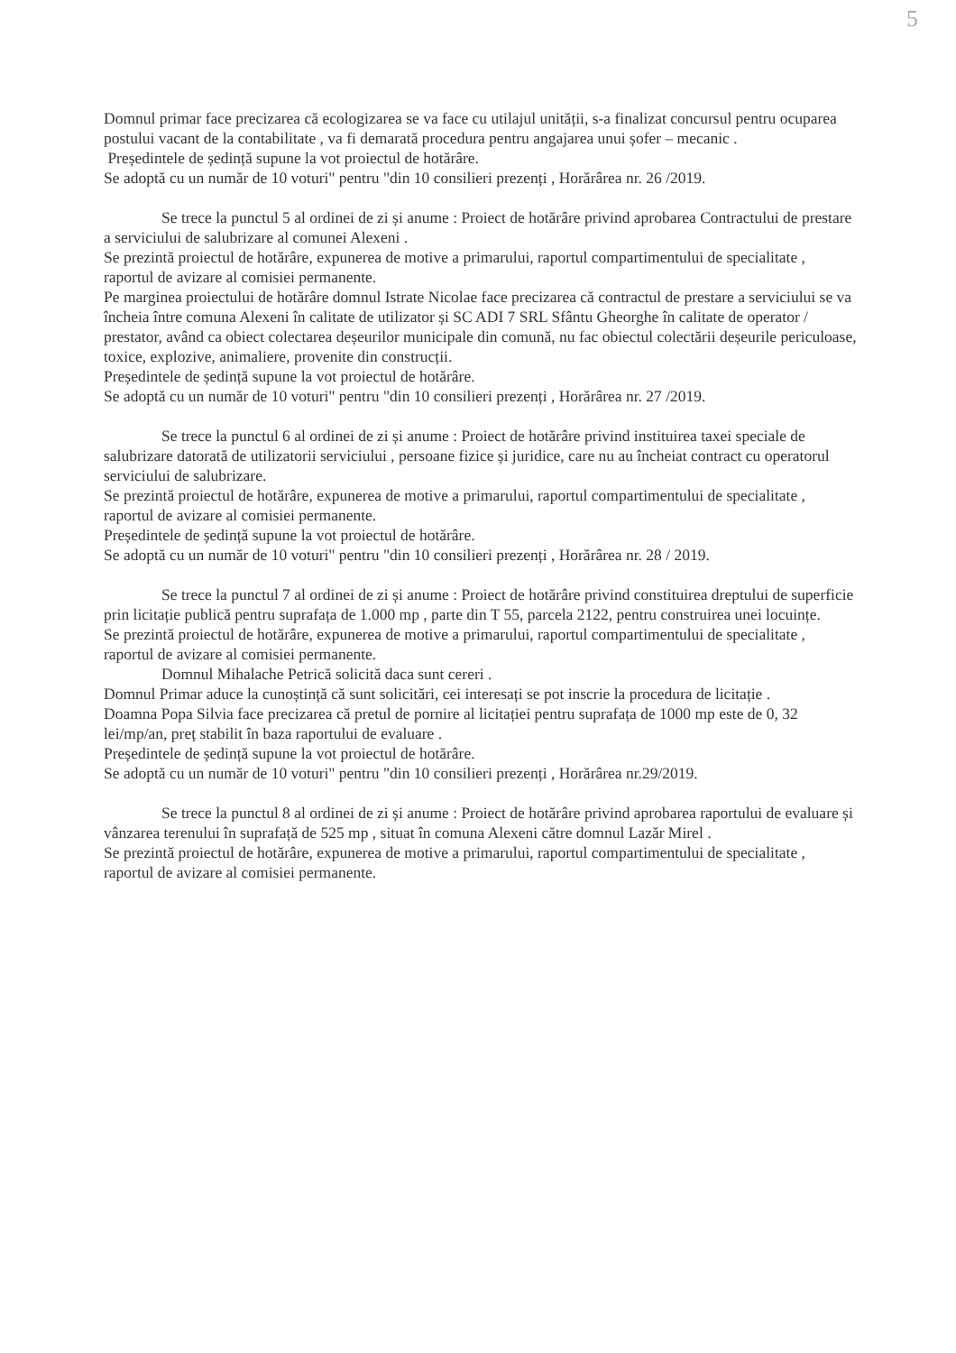5
Domnul primar face precizarea că ecologizarea se va face cu utilajul unității, s-a finalizat concursul pentru ocuparea postului vacant de la contabilitate , va fi demarată procedura pentru angajarea unui șofer – mecanic .
Președintele de ședință supune la vot proiectul de hotărâre.
Se adoptă cu un număr de 10 voturi" pentru "din 10 consilieri prezenți , Horărârea nr. 26 /2019.
Se trece la punctul 5 al ordinei de zi și anume : Proiect de hotărâre privind aprobarea Contractului de prestare a serviciului de salubrizare al comunei Alexeni .
Se prezintă proiectul de hotărâre, expunerea de motive a primarului, raportul compartimentului de specialitate , raportul de avizare al comisiei permanente.
Pe marginea proiectului de hotărâre domnul Istrate Nicolae face precizarea că contractul de prestare a serviciului se va încheia între comuna Alexeni în calitate de utilizator și SC ADI 7 SRL Sfântu Gheorghe în calitate de operator / prestator, având ca obiect colectarea deșeurilor municipale din comună, nu fac obiectul colectării deșeurile periculoase, toxice, explozive, animaliere, provenite din construcții.
Președintele de ședință supune la vot proiectul de hotărâre.
Se adoptă cu un număr de 10 voturi" pentru "din 10 consilieri prezenți , Horărârea nr. 27 /2019.
Se trece la punctul 6 al ordinei de zi și anume : Proiect de hotărâre privind instituirea taxei speciale de salubrizare datorată de utilizatorii serviciului , persoane fizice și juridice, care nu au încheiat contract cu operatorul serviciului de salubrizare.
Se prezintă proiectul de hotărâre, expunerea de motive a primarului, raportul compartimentului de specialitate , raportul de avizare al comisiei permanente.
Președintele de ședință supune la vot proiectul de hotărâre.
Se adoptă cu un număr de 10 voturi" pentru "din 10 consilieri prezenți , Horărârea nr. 28 / 2019.
Se trece la punctul 7 al ordinei de zi și anume : Proiect de hotărâre privind constituirea dreptului de superficie prin licitație publică pentru suprafața de 1.000 mp , parte din T 55, parcela 2122, pentru construirea unei locuințe.
Se prezintă proiectul de hotărâre, expunerea de motive a primarului, raportul compartimentului de specialitate , raportul de avizare al comisiei permanente.
Domnul Mihalache Petrică solicită daca sunt cereri .
Domnul Primar aduce la cunoștință că sunt solicitări, cei interesați se pot inscrie la procedura de licitație .
Doamna Popa Silvia face precizarea că pretul de pornire al licitației pentru suprafața de 1000 mp este de 0, 32 lei/mp/an, preț stabilit în baza raportului de evaluare .
Președintele de ședință supune la vot proiectul de hotărâre.
Se adoptă cu un număr de 10 voturi" pentru "din 10 consilieri prezenți , Horărârea nr.29/2019.
Se trece la punctul 8 al ordinei de zi și anume : Proiect de hotărâre privind aprobarea raportului de evaluare și vânzarea terenului în suprafață de 525 mp , situat în comuna Alexeni către domnul Lazăr Mirel .
Se prezintă proiectul de hotărâre, expunerea de motive a primarului, raportul compartimentului de specialitate , raportul de avizare al comisiei permanente.